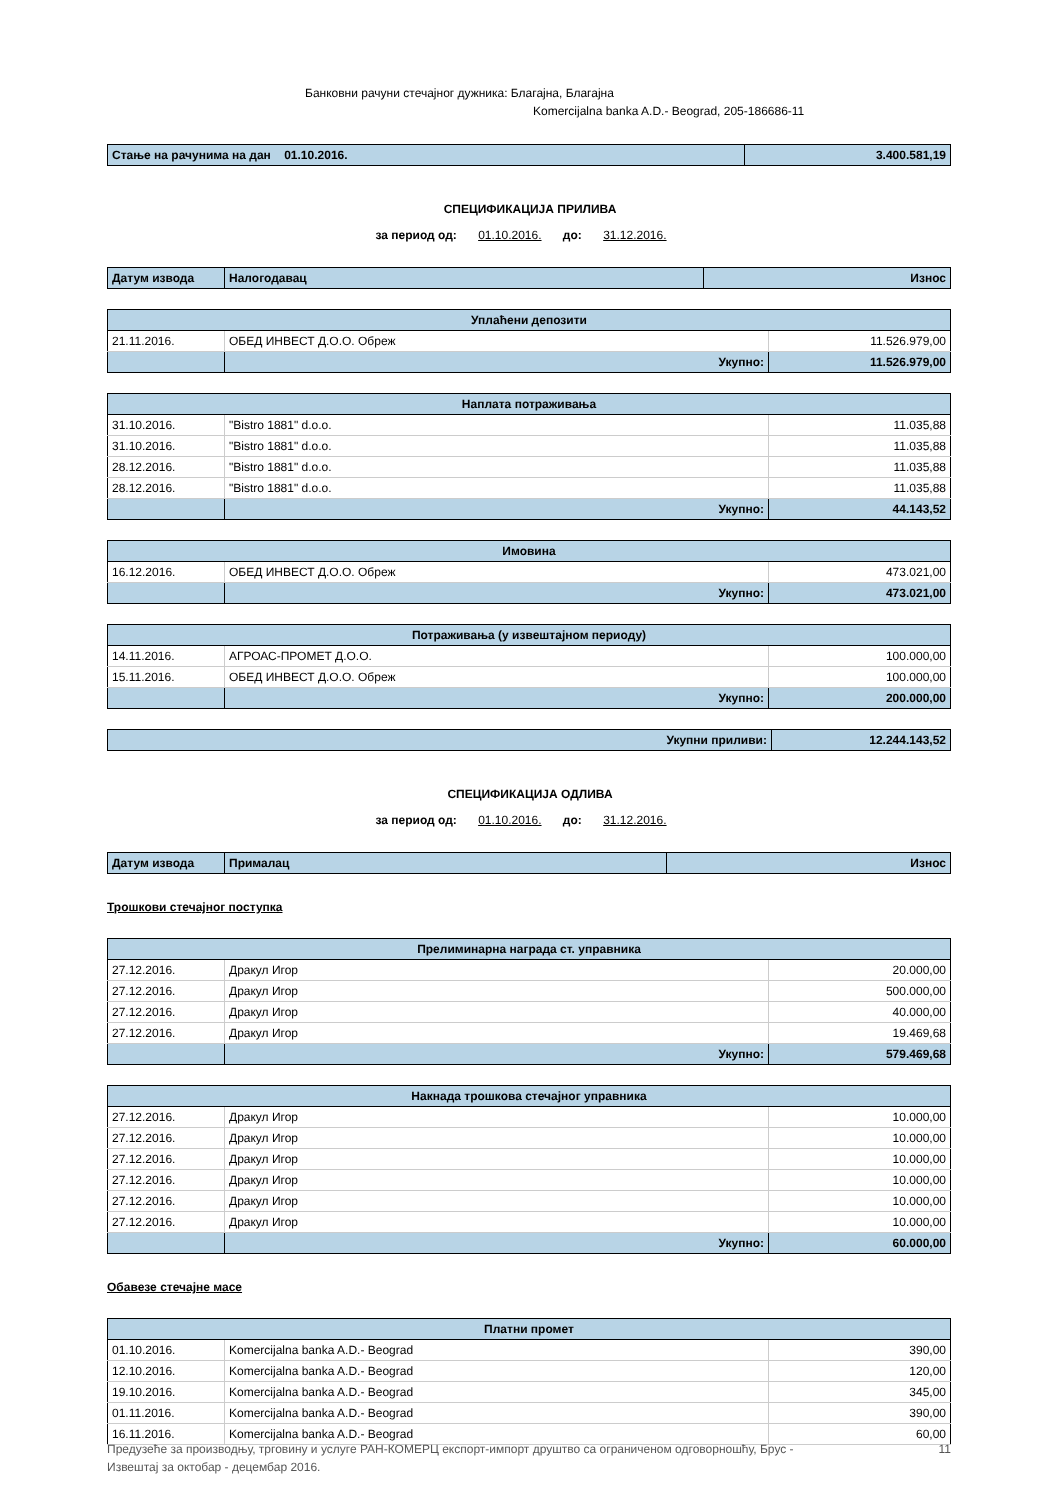Банковни рачуни стечајног дужника: Благајна, Благајна
Komercijalna banka A.D.- Beograd, 205-186686-11
| Стање на рачунима на дан 01.10.2016. | 3.400.581,19 |
СПЕЦИФИКАЦИЈА ПРИЛИВА
за период од: 01.10.2016. до: 31.12.2016.
| Датум извода | Налогодавац | Износ |
| Уплаћени депозити | | |
| 21.11.2016. | ОБЕД ИНВЕСТ Д.О.О. Обреж | 11.526.979,00 |
| | Укупно: | 11.526.979,00 |
| Наплата потраживања | | |
| 31.10.2016. | "Bistro 1881" d.o.o. | 11.035,88 |
| 31.10.2016. | "Bistro 1881" d.o.o. | 11.035,88 |
| 28.12.2016. | "Bistro 1881" d.o.o. | 11.035,88 |
| 28.12.2016. | "Bistro 1881" d.o.o. | 11.035,88 |
| | Укупно: | 44.143,52 |
| Имовина | | |
| 16.12.2016. | ОБЕД ИНВЕСТ Д.О.О. Обреж | 473.021,00 |
| | Укупно: | 473.021,00 |
| Потраживања (у извештајном периоду) | | |
| 14.11.2016. | АГРОАС-ПРОМЕТ Д.О.О. | 100.000,00 |
| 15.11.2016. | ОБЕД ИНВЕСТ Д.О.О. Обреж | 100.000,00 |
| | Укупно: | 200.000,00 |
| Укупни приливи: | 12.244.143,52 |
СПЕЦИФИКАЦИЈА ОДЛИВА
за период од: 01.10.2016. до: 31.12.2016.
| Датум извода | Прималац | Износ |
Трошкови стечајног поступка
| Прелиминарна награда ст. управника | | |
| 27.12.2016. | Дракул Игор | 20.000,00 |
| 27.12.2016. | Дракул Игор | 500.000,00 |
| 27.12.2016. | Дракул Игор | 40.000,00 |
| 27.12.2016. | Дракул Игор | 19.469,68 |
| | Укупно: | 579.469,68 |
| Накнада трошкова стечајног управника | | |
| 27.12.2016. | Дракул Игор | 10.000,00 |
| 27.12.2016. | Дракул Игор | 10.000,00 |
| 27.12.2016. | Дракул Игор | 10.000,00 |
| 27.12.2016. | Дракул Игор | 10.000,00 |
| 27.12.2016. | Дракул Игор | 10.000,00 |
| 27.12.2016. | Дракул Игор | 10.000,00 |
| | Укупно: | 60.000,00 |
Обавезе стечајне масе
| Платни промет | | |
| 01.10.2016. | Komercijalna banka A.D.- Beograd | 390,00 |
| 12.10.2016. | Komercijalna banka A.D.- Beograd | 120,00 |
| 19.10.2016. | Komercijalna banka A.D.- Beograd | 345,00 |
| 01.11.2016. | Komercijalna banka A.D.- Beograd | 390,00 |
| 16.11.2016. | Komercijalna banka A.D.- Beograd | 60,00 |
Предузеће за производњу, трговину и услуге РАН-КОМЕРЦ експорт-импорт друштво са ограниченом одговорношћу, Брус -
Извештај за октобар - децембар 2016.
11